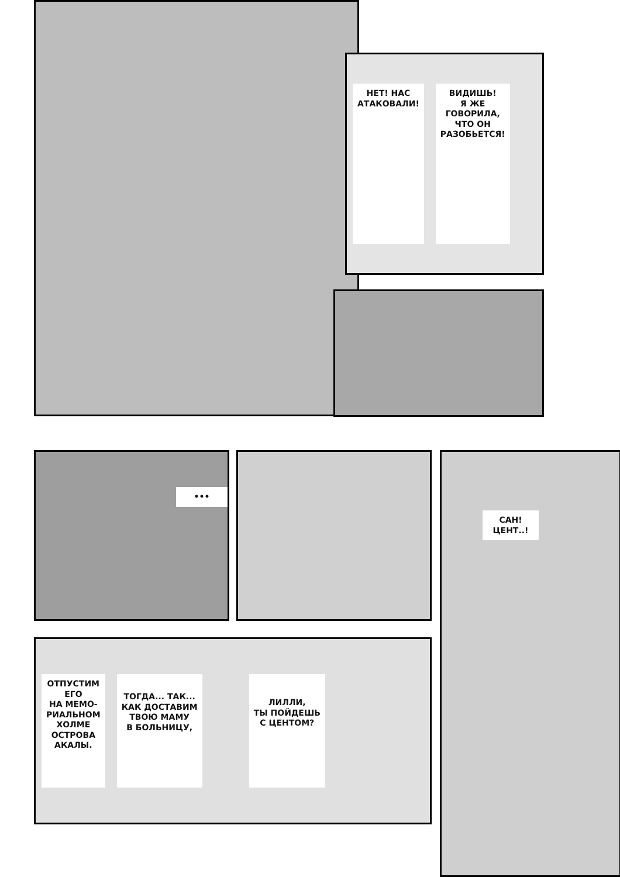НЕТ! НАС
АТАКОВАЛИ!
ВИДИШЬ!
Я ЖЕ
ГОВОРИЛА,
ЧТО ОН
РАЗОБЬЕТСЯ!
•••
САН!
ЦЕНТ..!
ОТПУСТИМ
ЕГО
НА МЕМО-
РИАЛЬНОМ
ХОЛМЕ
ОСТРОВА
АКАЛЫ.
ТОГДА... ТАК...
КАК ДОСТАВИМ
ТВОЮ МАМУ
В БОЛЬНИЦУ,
ЛИЛЛИ,
ТЫ ПОЙДЕШЬ
С ЦЕНТОМ?